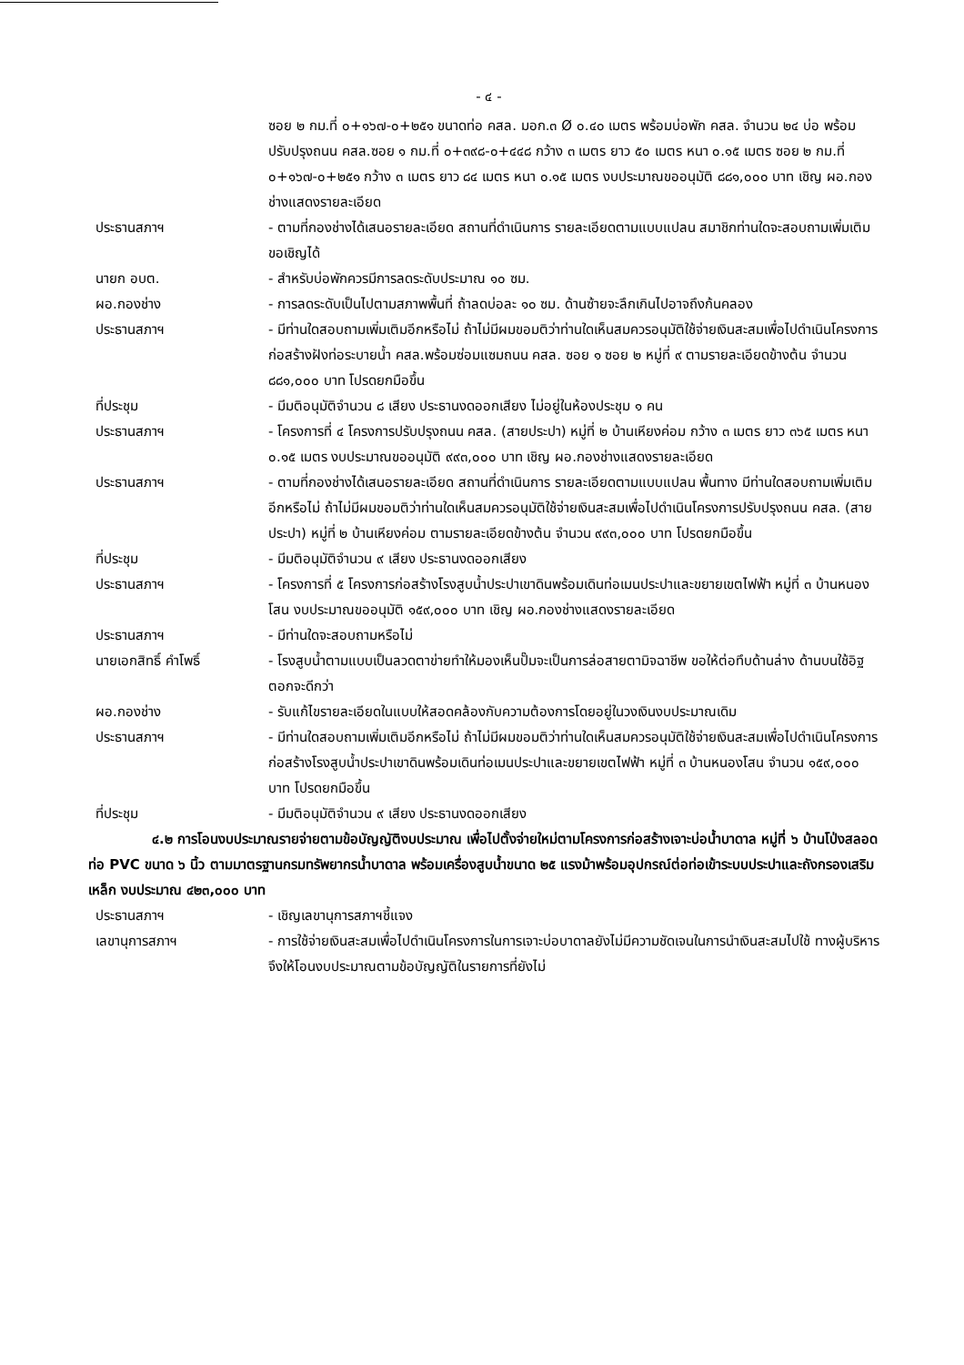- ๔ -
ซอย ๒ กม.ที่ ๐+๑๖๗-๐+๒๕๑ ขนาดท่อ คสล. มอก.๓ Ø ๐.๔๐ เมตร พร้อมบ่อพัก คสล. จำนวน ๒๔ บ่อ พร้อมปรับปรุงถนน คสล.ซอย ๑ กม.ที่ ๐+๓๙๘-๐+๔๔๘ กว้าง ๓ เมตร ยาว ๕๐ เมตร หนา ๐.๑๕ เมตร ซอย ๒ กม.ที่ ๐+๑๖๗-๐+๒๕๑ กว้าง ๓ เมตร ยาว ๘๔ เมตร หนา ๐.๑๕ เมตร งบประมาณขออนุมัติ ๘๘๑,๐๐๐ บาท เชิญ ผอ.กองช่างแสดงรายละเอียด
ประธานสภาฯ - ตามที่กองช่างได้เสนอรายละเอียด สถานที่ดำเนินการ รายละเอียดตามแบบแปลน สมาชิกท่านใดจะสอบถามเพิ่มเติมขอเชิญได้
นายก อบต. - สำหรับบ่อพักควรมีการลดระดับประมาณ ๑๐ ซม.
ผอ.กองช่าง - การลดระดับเป็นไปตามสภาพพื้นที่ ถ้าลดบ่อละ ๑๐ ซม. ด้านซ้ายจะลึกเกินไปอาจถึงก้นคลอง
ประธานสภาฯ - มีท่านใดสอบถามเพิ่มเติมอีกหรือไม่ ถ้าไม่มีผมขอมติว่าท่านใดเห็นสมควรอนุมัติใช้จ่ายเงินสะสมเพื่อไปดำเนินโครงการก่อสร้างฝังท่อระบายน้ำ คสล.พร้อมซ่อมแซมถนน คสล. ซอย ๑ ซอย ๒ หมู่ที่ ๙ ตามรายละเอียดข้างต้น จำนวน ๘๘๑,๐๐๐ บาท โปรดยกมือขึ้น
ที่ประชุม - มีมติอนุมัติจำนวน ๘ เสียง ประธานงดออกเสียง ไม่อยู่ในห้องประชุม ๑ คน
ประธานสภาฯ - โครงการที่ ๔ โครงการปรับปรุงถนน คสล. (สายประปา) หมู่ที่ ๒ บ้านเหียงค่อม กว้าง ๓ เมตร ยาว ๓๖๕ เมตร หนา ๐.๑๕ เมตร งบประมาณขออนุมัติ ๙๙๓,๐๐๐ บาท เชิญ ผอ.กองช่างแสดงรายละเอียด
ประธานสภาฯ - ตามที่กองช่างได้เสนอรายละเอียด สถานที่ดำเนินการ รายละเอียดตามแบบแปลน พื้นทาง มีท่านใดสอบถามเพิ่มเติมอีกหรือไม่ ถ้าไม่มีผมขอมติว่าท่านใดเห็นสมควรอนุมัติใช้จ่ายเงินสะสมเพื่อไปดำเนินโครงการปรับปรุงถนน คสล. (สายประปา) หมู่ที่ ๒ บ้านเหียงค่อม ตามรายละเอียดข้างต้น จำนวน ๙๙๓,๐๐๐ บาท โปรดยกมือขึ้น
ที่ประชุม - มีมติอนุมัติจำนวน ๙ เสียง ประธานงดออกเสียง
ประธานสภาฯ - โครงการที่ ๕ โครงการก่อสร้างโรงสูบน้ำประปาเขาดินพร้อมเดินท่อเมนประปาและขยายเขตไฟฟ้า หมู่ที่ ๓ บ้านหนองโสน งบประมาณขออนุมัติ ๑๕๙,๐๐๐ บาท เชิญ ผอ.กองช่างแสดงรายละเอียด
ประธานสภาฯ - มีท่านใดจะสอบถามหรือไม่
นายเอกสิทธิ์ คำโพธิ์ - โรงสูบน้ำตามแบบเป็นลวดตาข่ายทำให้มองเห็นปั๊มจะเป็นการล่อสายตามิจฉาชีพ ขอให้ต่อทึบด้านล่าง ด้านบนใช้อิฐตอกจะดีกว่า
ผอ.กองช่าง - รับแก้ไขรายละเอียดในแบบให้สอดคล้องกับความต้องการโดยอยู่ในวงเงินงบประมาณเดิม
ประธานสภาฯ - มีท่านใดสอบถามเพิ่มเติมอีกหรือไม่ ถ้าไม่มีผมขอมติว่าท่านใดเห็นสมควรอนุมัติใช้จ่ายเงินสะสมเพื่อไปดำเนินโครงการก่อสร้างโรงสูบน้ำประปาเขาดินพร้อมเดินท่อเมนประปาและขยายเขตไฟฟ้า หมู่ที่ ๓ บ้านหนองโสน จำนวน ๑๕๙,๐๐๐ บาท โปรดยกมือขึ้น
ที่ประชุม - มีมติอนุมัติจำนวน ๙ เสียง ประธานงดออกเสียง
๔.๒ การโอนงบประมาณรายจ่ายตามข้อบัญญัติงบประมาณ เพื่อไปตั้งจ่ายใหม่ตามโครงการก่อสร้างเจาะบ่อน้ำบาดาล หมู่ที่ ๖ บ้านโป่งสลอด ท่อ PVC ขนาด ๖ นิ้ว ตามมาตรฐานกรมทรัพยากรน้ำบาดาล พร้อมเครื่องสูบน้ำขนาด ๒๕ แรงม้าพร้อมอุปกรณ์ต่อท่อเข้าระบบประปาและถังกรองเสริมเหล็ก งบประมาณ ๔๒๓,๐๐๐ บาท
ประธานสภาฯ - เชิญเลขานุการสภาฯชี้แจง
เลขานุการสภาฯ - การใช้จ่ายเงินสะสมเพื่อไปดำเนินโครงการในการเจาะบ่อบาดาลยังไม่มีความชัดเจนในการนำเงินสะสมไปใช้ ทางผู้บริหารจึงให้โอนงบประมาณตามข้อบัญญัติในรายการที่ยังไม่